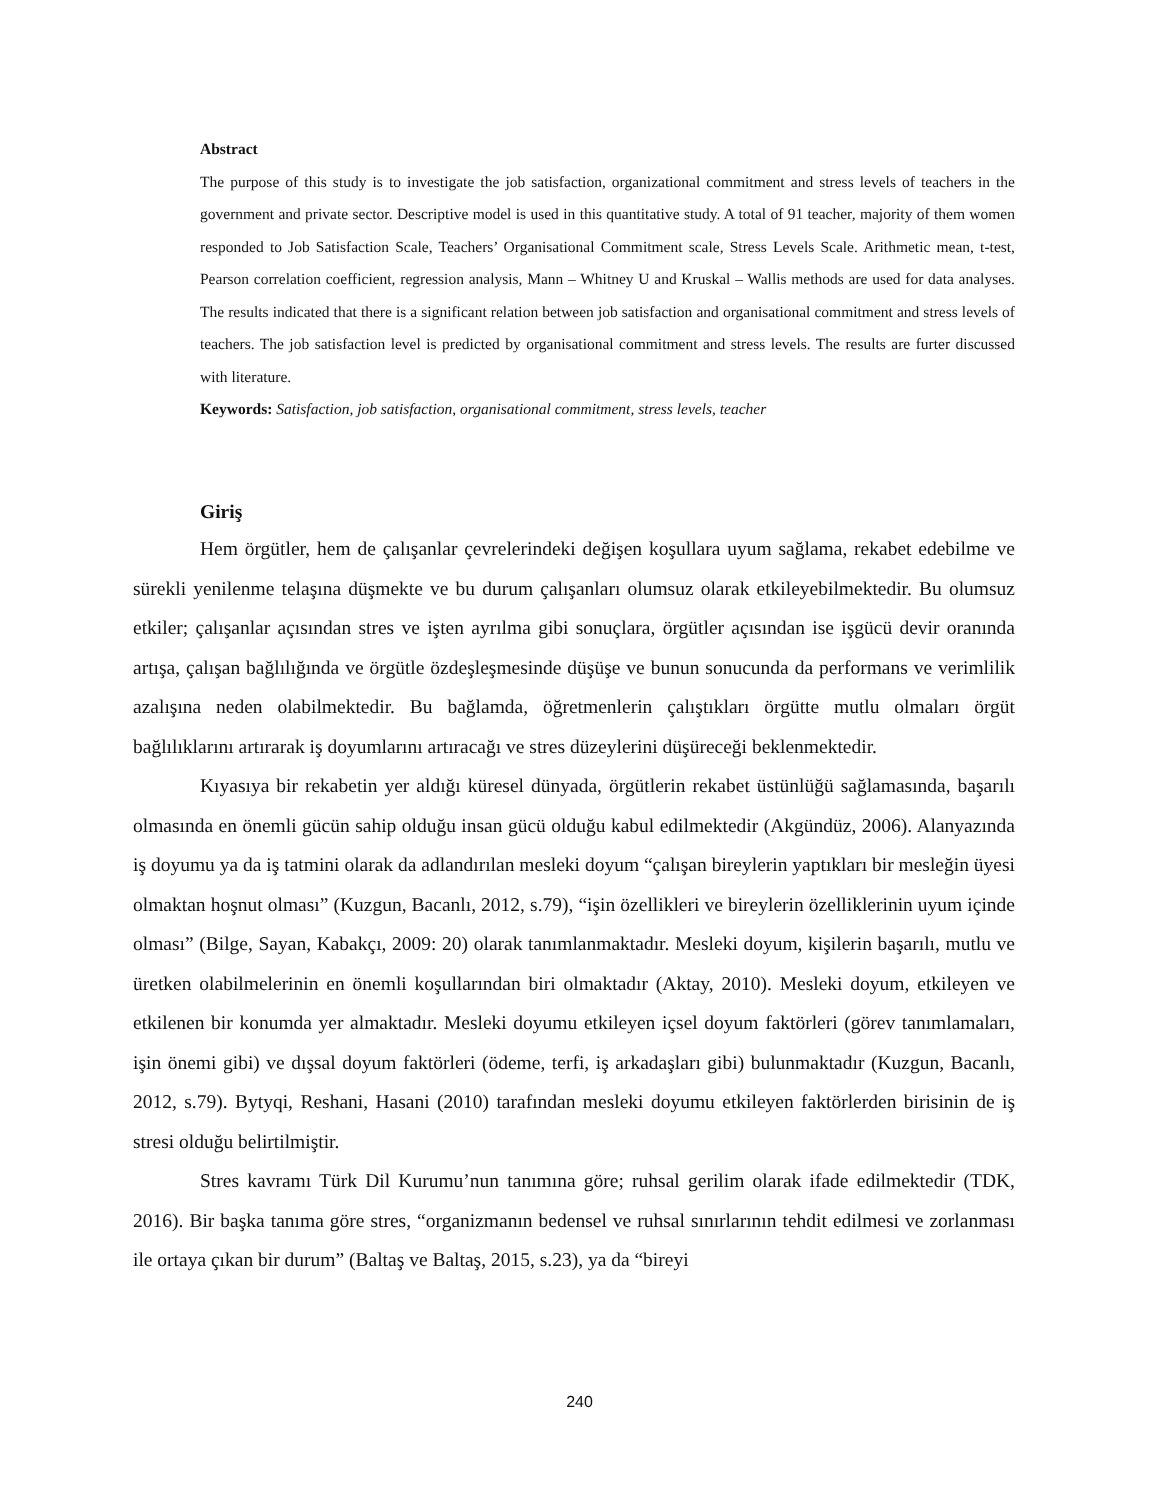Abstract
The purpose of this study is to investigate the job satisfaction, organizational commitment and stress levels of teachers in the government and private sector. Descriptive model is used in this quantitative study. A total of 91 teacher, majority of them women responded to Job Satisfaction Scale, Teachers’ Organisational Commitment scale, Stress Levels Scale. Arithmetic mean, t-test, Pearson correlation coefficient, regression analysis, Mann – Whitney U and Kruskal – Wallis methods are used for data analyses. The results indicated that there is a significant relation between job satisfaction and organisational commitment and stress levels of teachers. The job satisfaction level is predicted by organisational commitment and stress levels. The results are furter discussed with literature.
Keywords: Satisfaction, job satisfaction, organisational commitment, stress levels, teacher
Giriş
Hem örgütler, hem de çalışanlar çevrelerindeki değişen koşullara uyum sağlama, rekabet edebilme ve sürekli yenilenme telaşına düşmekte ve bu durum çalışanları olumsuz olarak etkileyebilmektedir. Bu olumsuz etkiler; çalışanlar açısından stres ve işten ayrılma gibi sonuçlara, örgütler açısından ise işgücü devir oranında artışa, çalışan bağlılığında ve örgütle özdeşleşmesinde düşüşe ve bunun sonucunda da performans ve verimlilik azalışına neden olabilmektedir. Bu bağlamda, öğretmenlerin çalıştıkları örgütte mutlu olmaları örgüt bağlılıklarını artırarak iş doyumlarını artıracağı ve stres düzeylerini düşüreceği beklenmektedir.
Kıyasıya bir rekabetin yer aldığı küresel dünyada, örgütlerin rekabet üstünlüğü sağlamasında, başarılı olmasında en önemli gücün sahip olduğu insan gücü olduğu kabul edilmektedir (Akgündüz, 2006). Alanyazında iş doyumu ya da iş tatmini olarak da adlandırılan mesleki doyum “çalışan bireylerin yaptıkları bir mesleğin üyesi olmaktan hoşnut olması” (Kuzgun, Bacanlı, 2012, s.79), “işin özellikleri ve bireylerin özelliklerinin uyum içinde olması” (Bilge, Sayan, Kabakçı, 2009: 20) olarak tanımlanmaktadır. Mesleki doyum, kişilerin başarılı, mutlu ve üretken olabilmelerinin en önemli koşullarından biri olmaktadır (Aktay, 2010). Mesleki doyum, etkileyen ve etkilenen bir konumda yer almaktadır. Mesleki doyumu etkileyen içsel doyum faktörleri (görev tanımlamaları, işin önemi gibi) ve dışsal doyum faktörleri (ödeme, terfi, iş arkadaşları gibi) bulunmaktadır (Kuzgun, Bacanlı, 2012, s.79). Bytyqi, Reshani, Hasani (2010) tarafından mesleki doyumu etkileyen faktörlerden birisinin de iş stresi olduğu belirtilmiştir.
Stres kavramı Türk Dil Kurumu’nun tanımına göre; ruhsal gerilim olarak ifade edilmektedir (TDK, 2016). Bir başka tanıma göre stres, “organizmanın bedensel ve ruhsal sınırlarının tehdit edilmesi ve zorlanması ile ortaya çıkan bir durum” (Baltaş ve Baltaş, 2015, s.23), ya da “bireyi
240